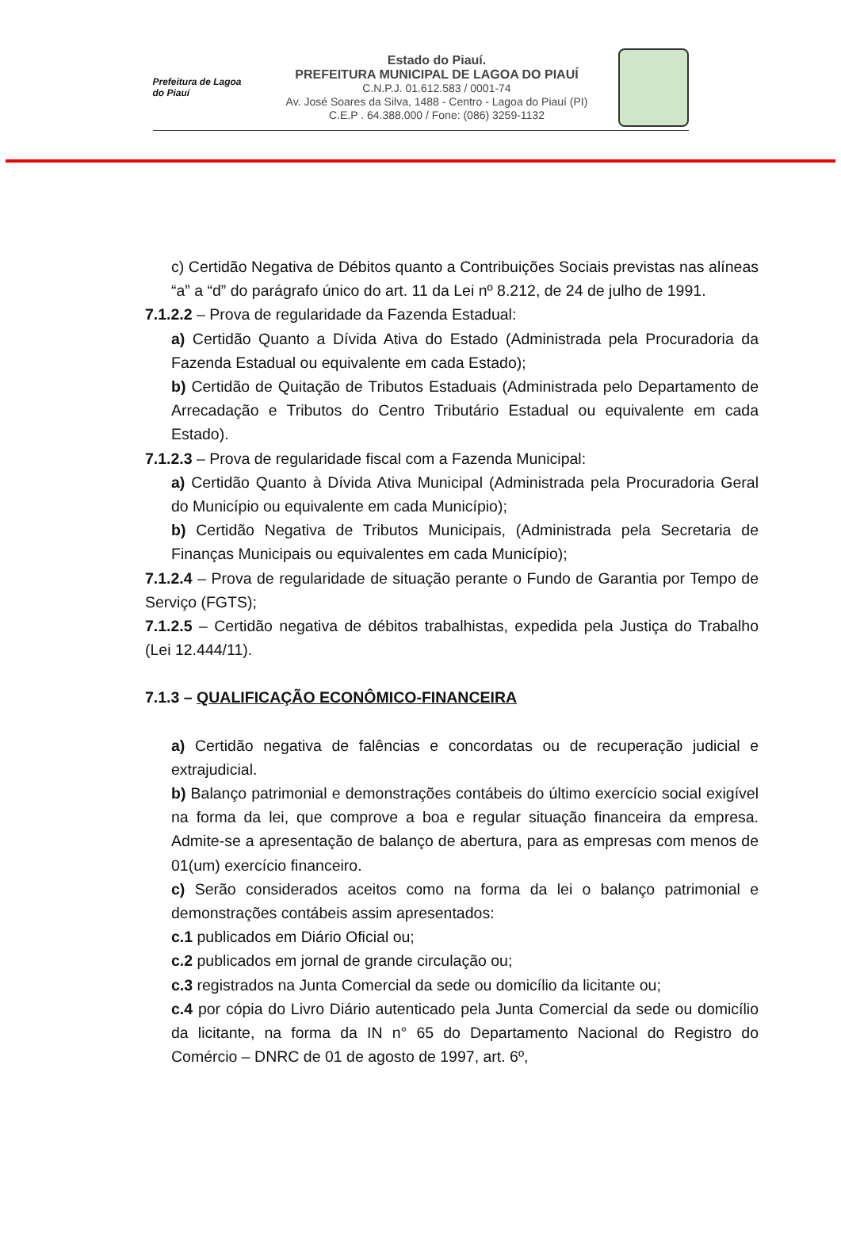Prefeitura de Lagoa do Piauí
Estado do Piauí.
PREFEITURA MUNICIPAL DE LAGOA DO PIAUÍ
C.N.P.J. 01.612.583 / 0001-74
Av. José Soares da Silva, 1488 - Centro - Lagoa do Piauí (PI)
C.E.P . 64.388.000 / Fone: (086) 3259-1132
c) Certidão Negativa de Débitos quanto a Contribuições Sociais previstas nas alíneas “a” a “d” do parágrafo único do art. 11 da Lei nº 8.212, de 24 de julho de 1991.
7.1.2.2 – Prova de regularidade da Fazenda Estadual:
a) Certidão Quanto a Dívida Ativa do Estado (Administrada pela Procuradoria da Fazenda Estadual ou equivalente em cada Estado);
b) Certidão de Quitação de Tributos Estaduais (Administrada pelo Departamento de Arrecadação e Tributos do Centro Tributário Estadual ou equivalente em cada Estado).
7.1.2.3 – Prova de regularidade fiscal com a Fazenda Municipal:
a) Certidão Quanto à Dívida Ativa Municipal (Administrada pela Procuradoria Geral do Município ou equivalente em cada Município);
b) Certidão Negativa de Tributos Municipais, (Administrada pela Secretaria de Finanças Municipais ou equivalentes em cada Município);
7.1.2.4 – Prova de regularidade de situação perante o Fundo de Garantia por Tempo de Serviço (FGTS);
7.1.2.5 – Certidão negativa de débitos trabalhistas, expedida pela Justiça do Trabalho (Lei 12.444/11).
7.1.3 – QUALIFICAÇÃO ECONÔMICO-FINANCEIRA
a) Certidão negativa de falências e concordatas ou de recuperação judicial e extrajudicial.
b) Balanço patrimonial e demonstrações contábeis do último exercício social exigível na forma da lei, que comprove a boa e regular situação financeira da empresa. Admite-se a apresentação de balanço de abertura, para as empresas com menos de 01(um) exercício financeiro.
c) Serão considerados aceitos como na forma da lei o balanço patrimonial e demonstrações contábeis assim apresentados:
c.1 publicados em Diário Oficial ou;
c.2 publicados em jornal de grande circulação ou;
c.3 registrados na Junta Comercial da sede ou domicílio da licitante ou;
c.4 por cópia do Livro Diário autenticado pela Junta Comercial da sede ou domicílio da licitante, na forma da IN n° 65 do Departamento Nacional do Registro do Comércio – DNRC de 01 de agosto de 1997, art. 6º,